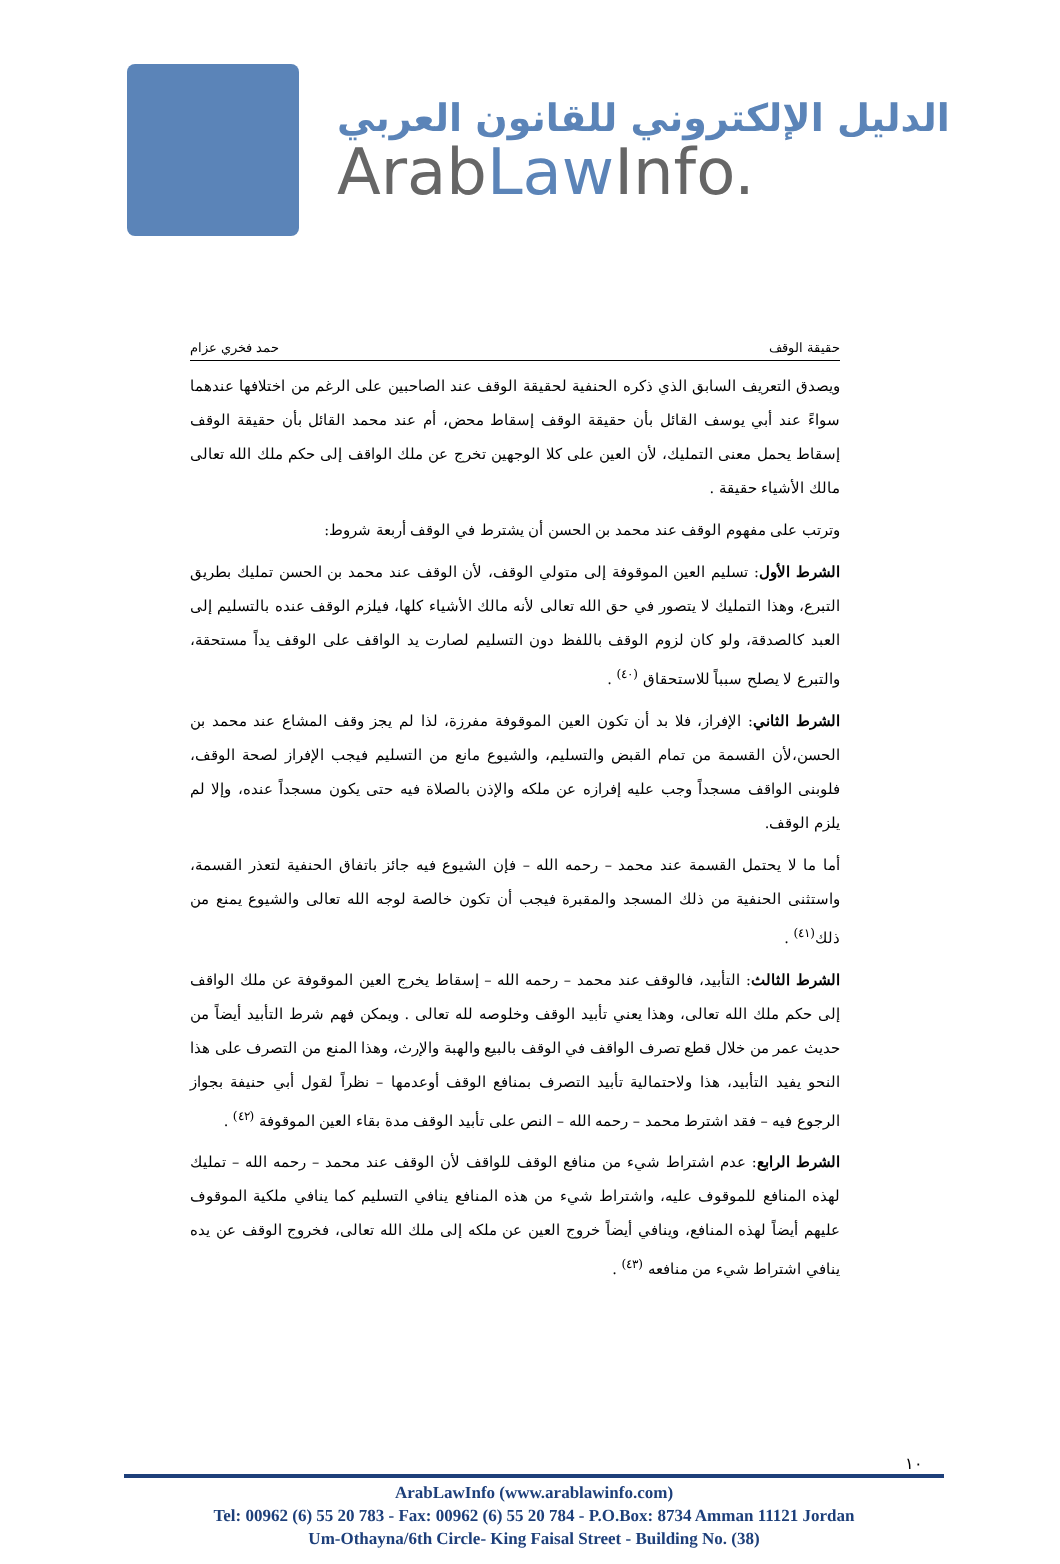الدليل الإلكتروني للقانون العربي
ArabLaw Info.
حقيقة الوقف حمد فخري عزام
ويصدق التعريف السابق الذي ذكره الحنفية لحقيقة الوقف عند الصاحبين على الرغم من اختلافها عندهما سواءً عند أبي يوسف القائل بأن حقيقة الوقف إسقاط محض، أم عند محمد القائل بأن حقيقة الوقف إسقاط يحمل معنى التمليك، لأن العين على كلا الوجهين تخرج عن ملك الواقف إلى حكم ملك الله تعالى مالك الأشياء حقيقة .
وترتب على مفهوم الوقف عند محمد بن الحسن أن يشترط في الوقف أربعة شروط:
الشرط الأول: تسليم العين الموقوفة إلى متولي الوقف، لأن الوقف عند محمد بن الحسن تمليك بطريق التبرع، وهذا التمليك لا يتصور في حق الله تعالى لأنه مالك الأشياء كلها، فيلزم الوقف عنده بالتسليم إلى العبد كالصدقة، ولو كان لزوم الوقف باللفظ دون التسليم لصارت يد الواقف على الوقف يداً مستحقة، والتبرع لا يصلح سبباً للاستحقاق <sup>(٤٠)</sup> .
الشرط الثاني: الإفراز، فلا بد أن تكون العين الموقوفة مفرزة، لذا لم يجز وقف المشاع عند محمد بن الحسن،لأن القسمة من تمام القبض والتسليم، والشيوع مانع من التسليم فيجب الإفراز لصحة الوقف، فلوبنى الواقف مسجداً وجب عليه إفرازه عن ملكه والإذن بالصلاة فيه حتى يكون مسجداً عنده، وإلا لم يلزم الوقف.
أما ما لا يحتمل القسمة عند محمد – رحمه الله – فإن الشيوع فيه جائز باتفاق الحنفية لتعذر القسمة، واستثنى الحنفية من ذلك المسجد والمقبرة فيجب أن تكون خالصة لوجه الله تعالى والشيوع يمنع من ذلك<sup>(٤١)</sup> .
الشرط الثالث: التأبيد، فالوقف عند محمد – رحمه الله – إسقاط يخرج العين الموقوفة عن ملك الواقف إلى حكم ملك الله تعالى، وهذا يعني تأبيد الوقف وخلوصه لله تعالى . ويمكن فهم شرط التأبيد أيضاً من حديث عمر من خلال قطع تصرف الواقف في الوقف بالبيع والهبة والإرث، وهذا المنع من التصرف على هذا النحو يفيد التأبيد، هذا ولاحتمالية تأبيد التصرف بمنافع الوقف أوعدمها – نظراً لقول أبي حنيفة بجواز الرجوع فيه – فقد اشترط محمد – رحمه الله – النص على تأبيد الوقف مدة بقاء العين الموقوفة <sup>(٤٢)</sup> .
الشرط الرابع: عدم اشتراط شيء من منافع الوقف للواقف لأن الوقف عند محمد – رحمه الله – تمليك لهذه المنافع للموقوف عليه، واشتراط شيء من هذه المنافع ينافي التسليم كما ينافي ملكية الموقوف عليهم أيضاً لهذه المنافع، وينافي أيضاً خروج العين عن ملكه إلى ملك الله تعالى، فخروج الوقف عن يده ينافي اشتراط شيء من منافعه <sup>(٤٣)</sup> .
١٠
ArabLawInfo (www.arablawinfo.com)
Tel: 00962 (6) 55 20 783 - Fax: 00962 (6) 55 20 784 - P.O.Box: 8734 Amman 11121 Jordan
Um-Othayna/6th Circle- King Faisal Street - Building No. (38)